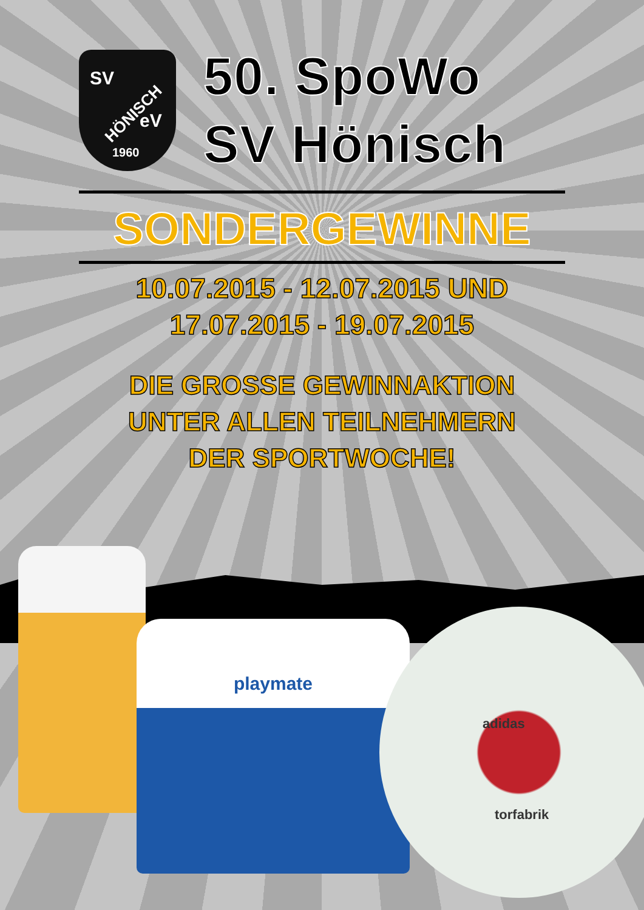SV
HÖNISCH eV
1960
50. SpoWo
SV Hönisch
SONDERGEWINNE
10.07.2015 - 12.07.2015 UND
17.07.2015 - 19.07.2015
DIE GROSSE GEWINNAKTION
UNTER ALLEN TEILNEHMERN
DER SPORTWOCHE!
playmate
adidas
torfabrik